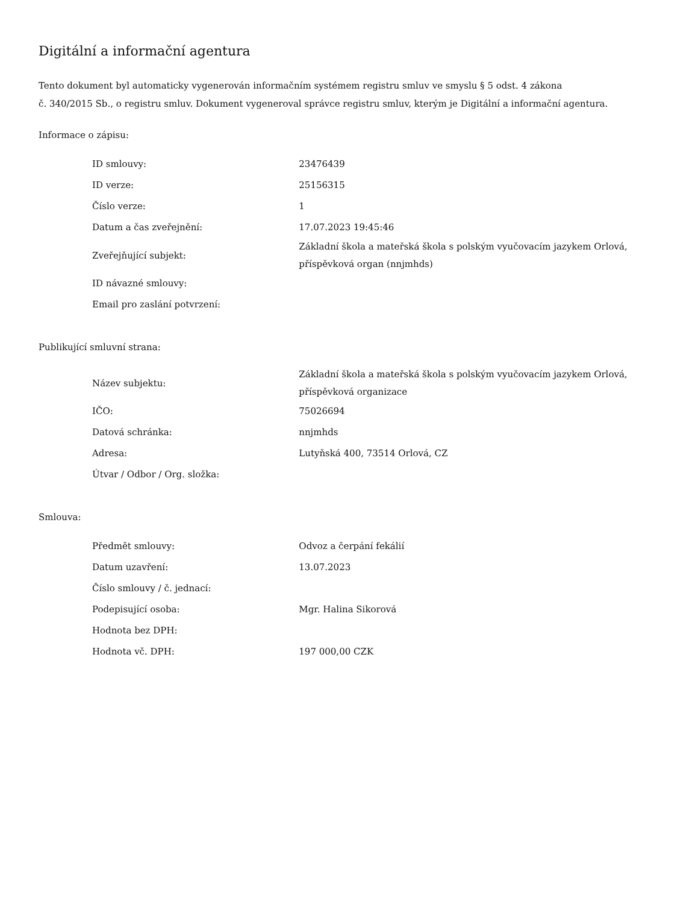Digitální a informační agentura
Tento dokument byl automaticky vygenerován informačním systémem registru smluv ve smyslu § 5 odst. 4 zákona
č. 340/2015 Sb., o registru smluv. Dokument vygeneroval správce registru smluv, kterým je Digitální a informační agentura.
Informace o zápisu:
| ID smlouvy: | 23476439 |
| ID verze: | 25156315 |
| Číslo verze: | 1 |
| Datum a čas zveřejnění: | 17.07.2023 19:45:46 |
| Zveřejňující subjekt: | Základní škola a mateřská škola s polským vyučovacím jazykem Orlová, příspěvková organ (nnjmhds) |
| ID návazné smlouvy: | |
| Email pro zaslání potvrzení: | |
Publikující smluvní strana:
| Název subjektu: | Základní škola a mateřská škola s polským vyučovacím jazykem Orlová, příspěvková organizace |
| IČO: | 75026694 |
| Datová schránka: | nnjmhds |
| Adresa: | Lutyňská 400, 73514 Orlová, CZ |
| Útvar / Odbor / Org. složka: | |
Smlouva:
| Předmět smlouvy: | Odvoz a čerpání fekálií |
| Datum uzavření: | 13.07.2023 |
| Číslo smlouvy / č. jednací: | |
| Podepisující osoba: | Mgr. Halina Sikorová |
| Hodnota bez DPH: | |
| Hodnota vč. DPH: | 197 000,00 CZK |